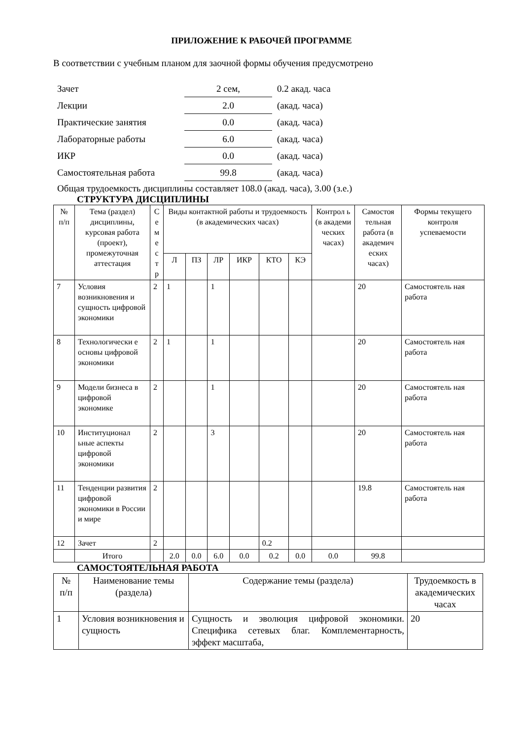ПРИЛОЖЕНИЕ К РАБОЧЕЙ ПРОГРАММЕ
В соответствии с учебным планом для заочной формы обучения предусмотрено
| Зачет | 2 сем, | 0.2 акад. часа |
| Лекции | 2.0 | (акад. часа) |
| Практические занятия | 0.0 | (акад. часа) |
| Лабораторные работы | 6.0 | (акад. часа) |
| ИКР | 0.0 | (акад. часа) |
| Самостоятельная работа | 99.8 | (акад. часа) |
Общая трудоемкость дисциплины составляет 108.0 (акад. часа), 3.00 (з.е.)
СТРУКТУРА ДИСЦИПЛИНЫ
| № п/п | Тема (раздел) дисциплины, курсовая работа (проект), промежуточная аттестация | С е м е с т р | Виды контактной работы и трудоемкость (в академических часах) | | | | | | Контрол ь (в академи ческих часах) | Самостоя тельная работа (в академич еских часах) | Формы текущего контроля успеваемости |
| --- | --- | --- | --- | --- | --- | --- | --- | --- | --- | --- | --- |
| | | | Л | ПЗ | ЛР | ИКР | КТО | КЭ | | | |
| 7 | Условия возникновения и сущность цифровой экономики | 2 | 1 | | 1 | | | | | 20 | Самостоятель ная работа |
| 8 | Технологически е основы цифровой экономики | 2 | 1 | | 1 | | | | | 20 | Самостоятель ная работа |
| 9 | Модели бизнеса в цифровой экономике | 2 | | | 1 | | | | | 20 | Самостоятель ная работа |
| 10 | Институционал ьные аспекты цифровой экономики | 2 | | | 3 | | | | | 20 | Самостоятель ная работа |
| 11 | Тенденции развития цифровой экономики в России и мире | 2 | | | | | | | | 19.8 | Самостоятель ная работа |
| 12 | Зачет | 2 | | | | | 0.2 | | | | |
| | Итого | | 2.0 | 0.0 | 6.0 | 0.0 | 0.2 | 0.0 | 0.0 | 99.8 | |
САМОСТОЯТЕЛЬНАЯ РАБОТА
| № п/п | Наименование темы (раздела) | Содержание темы (раздела) | Трудоемкость в академических часах |
| --- | --- | --- | --- |
| 1 | Условия возникновения и сущность | Сущность и эволюция цифровой экономики. Специфика сетевых благ. Комплементарность, эффект масштаба, | 20 |